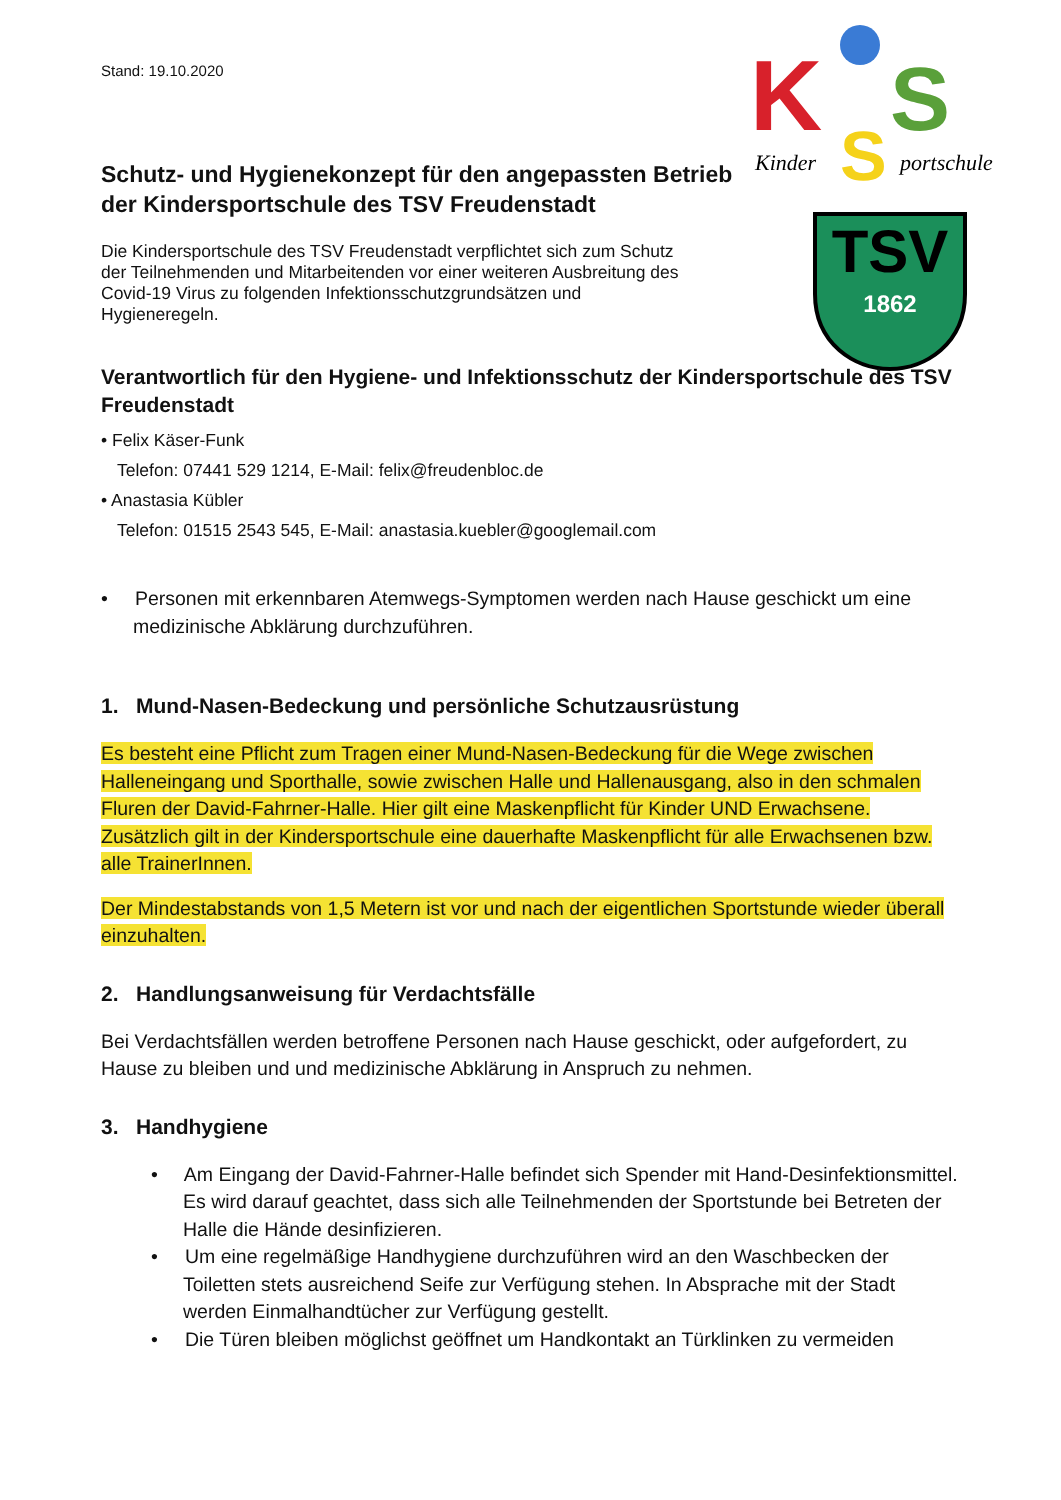K
S
S
Kinder
portschule
TSV
1862
Stand: 19.10.2020
Schutz- und Hygienekonzept für den angepassten Betrieb der Kindersportschule des TSV Freudenstadt
Die Kindersportschule des TSV Freudenstadt verpflichtet sich zum Schutz der Teilnehmenden und Mitarbeitenden vor einer weiteren Ausbreitung des Covid-19 Virus zu folgenden Infektionsschutzgrundsätzen und Hygieneregeln.
Verantwortlich für den Hygiene- und Infektionsschutz der Kindersportschule des TSV Freudenstadt
• Felix Käser-Funk
Telefon: 07441 529 1214, E-Mail: felix@freudenbloc.de
• Anastasia Kübler
Telefon: 01515 2543 545, E-Mail: anastasia.kuebler@googlemail.com
• Personen mit erkennbaren Atemwegs-Symptomen werden nach Hause geschickt um eine medizinische Abklärung durchzuführen.
1. Mund-Nasen-Bedeckung und persönliche Schutzausrüstung
Es besteht eine Pflicht zum Tragen einer Mund-Nasen-Bedeckung für die Wege zwischen Halleneingang und Sporthalle, sowie zwischen Halle und Hallenausgang, also in den schmalen Fluren der David-Fahrner-Halle. Hier gilt eine Maskenpflicht für Kinder UND Erwachsene. Zusätzlich gilt in der Kindersportschule eine dauerhafte Maskenpflicht für alle Erwachsenen bzw. alle TrainerInnen.
Der Mindestabstands von 1,5 Metern ist vor und nach der eigentlichen Sportstunde wieder überall einzuhalten.
2. Handlungsanweisung für Verdachtsfälle
Bei Verdachtsfällen werden betroffene Personen nach Hause geschickt, oder aufgefordert, zu Hause zu bleiben und und medizinische Abklärung in Anspruch zu nehmen.
3. Handhygiene
• Am Eingang der David-Fahrner-Halle befindet sich Spender mit Hand-Desinfektionsmittel. Es wird darauf geachtet, dass sich alle Teilnehmenden der Sportstunde bei Betreten der Halle die Hände desinfizieren.
• Um eine regelmäßige Handhygiene durchzuführen wird an den Waschbecken der Toiletten stets ausreichend Seife zur Verfügung stehen. In Absprache mit der Stadt werden Einmalhandtücher zur Verfügung gestellt.
• Die Türen bleiben möglichst geöffnet um Handkontakt an Türklinken zu vermeiden